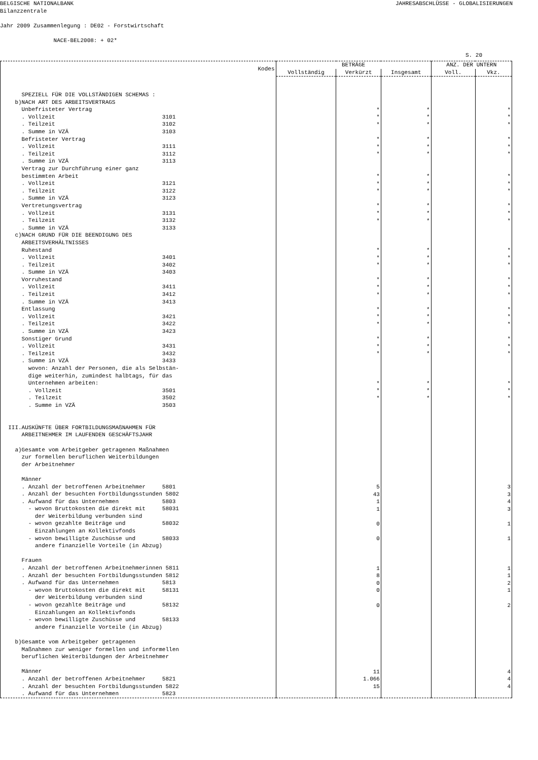BELGISCHE NATIONALBANK
Bilanzzentrale
JAHRESABSCHLÜSSE - GLOBALISIERUNGEN
Jahr 2009 Zusammenlegung : DE02 - Forstwirtschaft
NACE-BEL2008: + 02*
S. 20
| Kodes | BETRÄGE | | | ANZ. DER UNTERN | |
| --- | --- | --- | --- | --- | --- |
| | Vollständig | Verkürzt | Insgesamt | Voll. | Vkz. |
| SPEZIELL FÜR DIE VOLLSTÄNDIGEN SCHEMAS : b)NACH ART DES ARBEITSVERTRAGS Unbefristeter Vertrag . Vollzeit 3101 . Teilzeit 3102 . Summe in VZÄ 3103 Befristeter Vertrag . Vollzeit 3111 . Teilzeit 3112 . Summe in VZÄ 3113 Vertrag zur Durchführung einer ganz bestimmten Arbeit . Vollzeit 3121 . Teilzeit 3122 . Summe in VZÄ 3123 Vertretungsvertrag . Vollzeit 3131 . Teilzeit 3132 . Summe in VZÄ 3133 c)NACH GRUND FÜR DIE BEENDIGUNG DES ARBEITSVERHÄLTNISSES Ruhestand . Vollzeit 3401 . Teilzeit 3402 . Summe in VZÄ 3403 Vorruhestand . Vollzeit 3411 . Teilzeit 3412 . Summe in VZÄ 3413 Entlassung . Vollzeit 3421 . Teilzeit 3422 . Summe in VZÄ 3423 Sonstiger Grund . Vollzeit 3431 . Teilzeit 3432 . Summe in VZÄ 3433 wovon: Anzahl der Personen, die als Selbstän- dige weiterhin, zumindest halbtags, für das Unternehmen arbeiten: . Vollzeit 3501 . Teilzeit 3502 . Summe in VZÄ 3503 III.AUSKÜNFTE ÜBER FORTBILDUNGSMAßNAHMEN FÜR ARBEITNEHMER IM LAUFENDEN GESCHÄFTSJAHR a)Gesamte vom Arbeitgeber getragenen Maßnahmen zur formellen beruflichen Weiterbildungen der Arbeitnehmer Männer . Anzahl der betroffenen Arbeitnehmer 5801 . Anzahl der besuchten Fortbildungsstunden 5802 . Aufwand für das Unternehmen 5803 - wovon Bruttokosten die direkt mit 58031 der Weiterbildung verbunden sind - wovon gezahlte Beiträge und 58032 Einzahlungen an Kollektivfonds - wovon bewilligte Zuschüsse und 58033 andere finanzielle Vorteile (in Abzug) Frauen . Anzahl der betroffenen Arbeitnehmerinnen 5811 . Anzahl der besuchten Fortbildungsstunden 5812 . Aufwand für das Unternehmen 5813 - wovon Bruttokosten die direkt mit 58131 der Weiterbildung verbunden sind - wovon gezahlte Beiträge und 58132 Einzahlungen an Kollektivfonds - wovon bewilligte Zuschüsse und 58133 andere finanzielle Vorteile (in Abzug) b)Gesamte vom Arbeitgeber getragenen Maßnahmen zur weniger formellen und informellen beruflichen Weiterbildungen der Arbeitnehmer Männer . Anzahl der betroffenen Arbeitnehmer 5821 . Anzahl der besuchten Fortbildungsstunden 5822 . Aufwand für das Unternehmen 5823 | | * * * * * * * * * * * * * * * * * * * * * * * * * * * 5 43 1 1 0 0 1 8 0 0 0 11 1.066 15 | * * * * * * * * * * * * * * * * * * * * * * * * * * * | | * * * * * * * * * * * * * * * * * * * * * * * * * * * 3 3 4 3 1 1 1 1 2 1 2 4 4 4 |